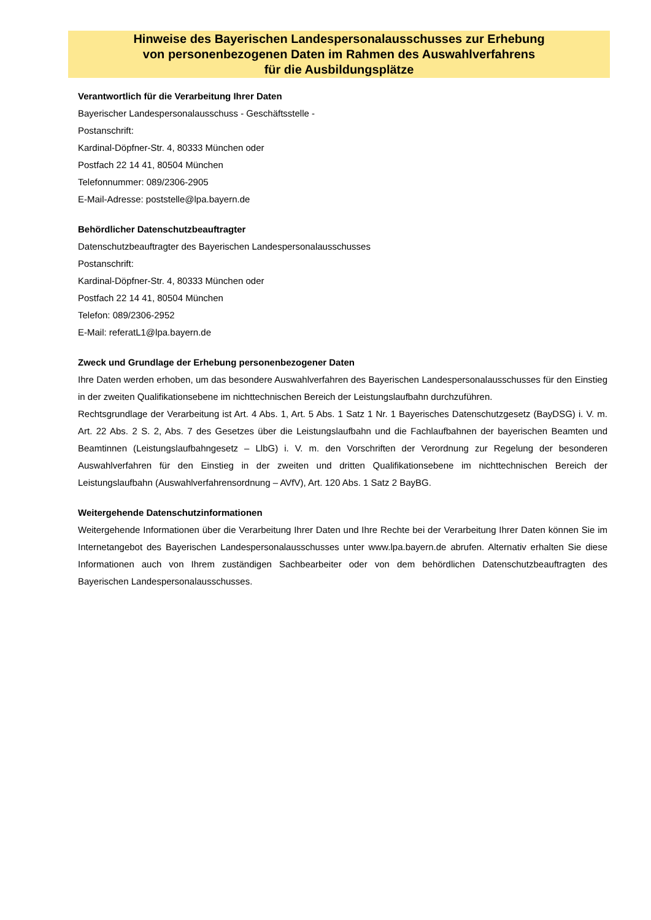Hinweise des Bayerischen Landespersonalausschusses zur Erhebung
von personenbezogenen Daten im Rahmen des Auswahlverfahrens
für die Ausbildungsplätze
Verantwortlich für die Verarbeitung Ihrer Daten
Bayerischer Landespersonalausschuss - Geschäftsstelle -
Postanschrift:
Kardinal-Döpfner-Str. 4, 80333 München oder
Postfach 22 14 41, 80504 München
Telefonnummer: 089/2306-2905
E-Mail-Adresse: poststelle@lpa.bayern.de
Behördlicher Datenschutzbeauftragter
Datenschutzbeauftragter des Bayerischen Landespersonalausschusses
Postanschrift:
Kardinal-Döpfner-Str. 4, 80333 München oder
Postfach 22 14 41, 80504 München
Telefon: 089/2306-2952
E-Mail: referatL1@lpa.bayern.de
Zweck und Grundlage der Erhebung personenbezogener Daten
Ihre Daten werden erhoben, um das besondere Auswahlverfahren des Bayerischen Landespersonalausschusses für den Einstieg in der zweiten Qualifikationsebene im nichttechnischen Bereich der Leistungslaufbahn durchzuführen.
Rechtsgrundlage der Verarbeitung ist Art. 4 Abs. 1, Art. 5 Abs. 1 Satz 1 Nr. 1 Bayerisches Datenschutzgesetz (BayDSG) i. V. m. Art. 22 Abs. 2 S. 2, Abs. 7 des Gesetzes über die Leistungslaufbahn und die Fachlaufbahnen der bayerischen Beamten und Beamtinnen (Leistungslaufbahngesetz – LlbG) i. V. m. den Vorschriften der Verordnung zur Regelung der besonderen Auswahlverfahren für den Einstieg in der zweiten und dritten Qualifikationsebene im nichttechnischen Bereich der Leistungslaufbahn (Auswahlverfahrensordnung – AVfV), Art. 120 Abs. 1 Satz 2 BayBG.
Weitergehende Datenschutzinformationen
Weitergehende Informationen über die Verarbeitung Ihrer Daten und Ihre Rechte bei der Verarbeitung Ihrer Daten können Sie im Internetangebot des Bayerischen Landespersonalausschusses unter www.lpa.bayern.de abrufen. Alternativ erhalten Sie diese Informationen auch von Ihrem zuständigen Sachbearbeiter oder von dem behördlichen Datenschutzbeauftragten des Bayerischen Landespersonalausschusses.